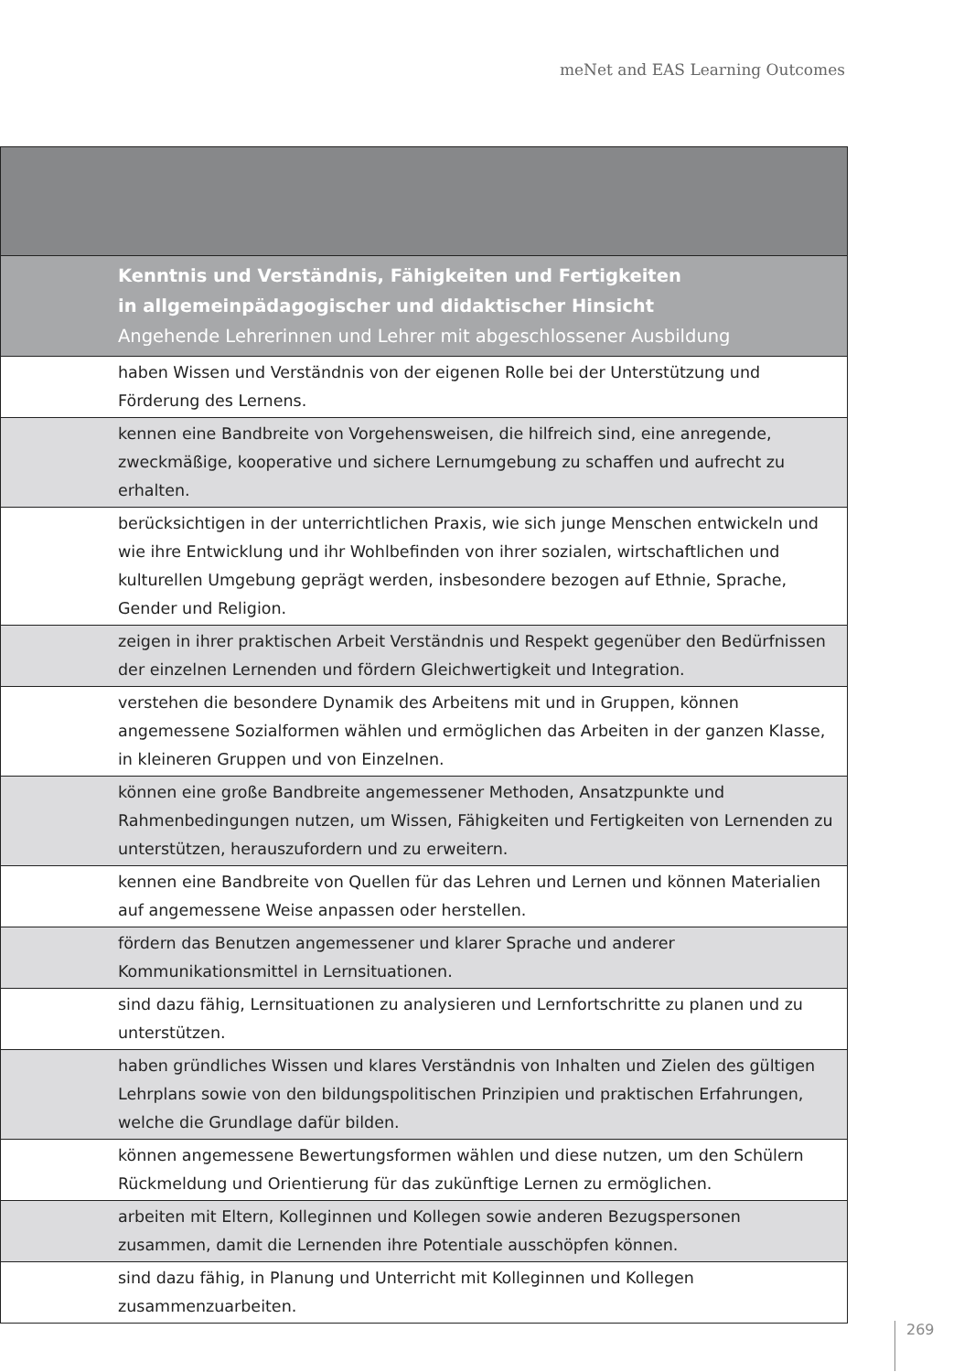meNet and EAS Learning Outcomes
| Kenntnis und Verständnis, Fähigkeiten und Fertigkeiten in allgemeinpädagogischer und didaktischer Hinsicht Angehende Lehrerinnen und Lehrer mit abgeschlossener Ausbildung |
| haben Wissen und Verständnis von der eigenen Rolle bei der Unterstützung und Förderung des Lernens. |
| kennen eine Bandbreite von Vorgehensweisen, die hilfreich sind, eine anregende, zweckmäßige, kooperative und sichere Lernumgebung zu schaffen und aufrecht zu erhalten. |
| berücksichtigen in der unterrichtlichen Praxis, wie sich junge Menschen entwickeln und wie ihre Entwicklung und ihr Wohlbefinden von ihrer sozialen, wirtschaftlichen und kulturellen Umgebung geprägt werden, insbesondere bezogen auf Ethnie, Sprache, Gender und Religion. |
| zeigen in ihrer praktischen Arbeit Verständnis und Respekt gegenüber den Bedürfnissen der einzelnen Lernenden und fördern Gleichwertigkeit und Integration. |
| verstehen die besondere Dynamik des Arbeitens mit und in Gruppen, können angemessene Sozialformen wählen und ermöglichen das Arbeiten in der ganzen Klasse, in kleineren Gruppen und von Einzelnen. |
| können eine große Bandbreite angemessener Methoden, Ansatzpunkte und Rahmenbedingungen nutzen, um Wissen, Fähigkeiten und Fertigkeiten von Lernenden zu unterstützen, herauszufordern und zu erweitern. |
| kennen eine Bandbreite von Quellen für das Lehren und Lernen und können Materialien auf angemessene Weise anpassen oder herstellen. |
| fördern das Benutzen angemessener und klarer Sprache und anderer Kommunikationsmittel in Lernsituationen. |
| sind dazu fähig, Lernsituationen zu analysieren und Lernfortschritte zu planen und zu unterstützen. |
| haben gründliches Wissen und klares Verständnis von Inhalten und Zielen des gültigen Lehrplans sowie von den bildungspolitischen Prinzipien und praktischen Erfahrungen, welche die Grundlage dafür bilden. |
| können angemessene Bewertungsformen wählen und diese nutzen, um den Schülern Rückmeldung und Orientierung für das zukünftige Lernen zu ermöglichen. |
| arbeiten mit Eltern, Kolleginnen und Kollegen sowie anderen Bezugspersonen zusammen, damit die Lernenden ihre Potentiale ausschöpfen können. |
| sind dazu fähig, in Planung und Unterricht mit Kolleginnen und Kollegen zusammenzuarbeiten. |
269